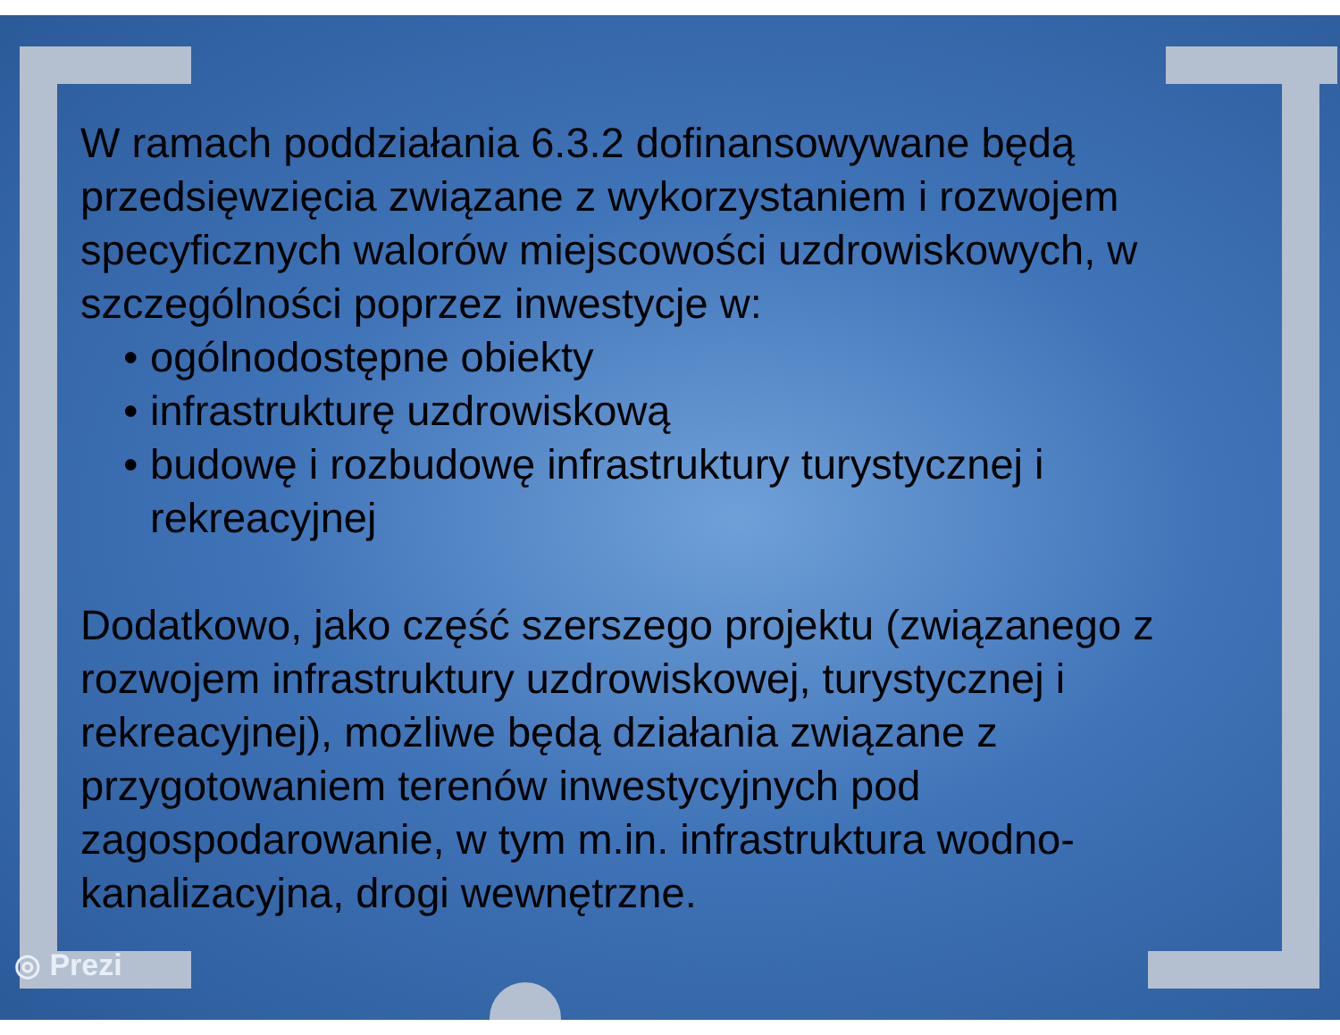W ramach poddziałania 6.3.2 dofinansowywane będą przedsięwzięcia związane z wykorzystaniem i rozwojem specyficznych walorów miejscowości uzdrowiskowych, w szczególności poprzez inwestycje w:
• ogólnodostępne obiekty
• infrastrukturę uzdrowiskową
• budowę i rozbudowę infrastruktury turystycznej i rekreacyjnej
Dodatkowo, jako część szerszego projektu (związanego z rozwojem infrastruktury uzdrowiskowej, turystycznej i rekreacyjnej), możliwe będą działania związane z przygotowaniem terenów inwestycyjnych pod zagospodarowanie, w tym m.in. infrastruktura wodno-kanalizacyjna, drogi wewnętrzne.
◎ Prezi